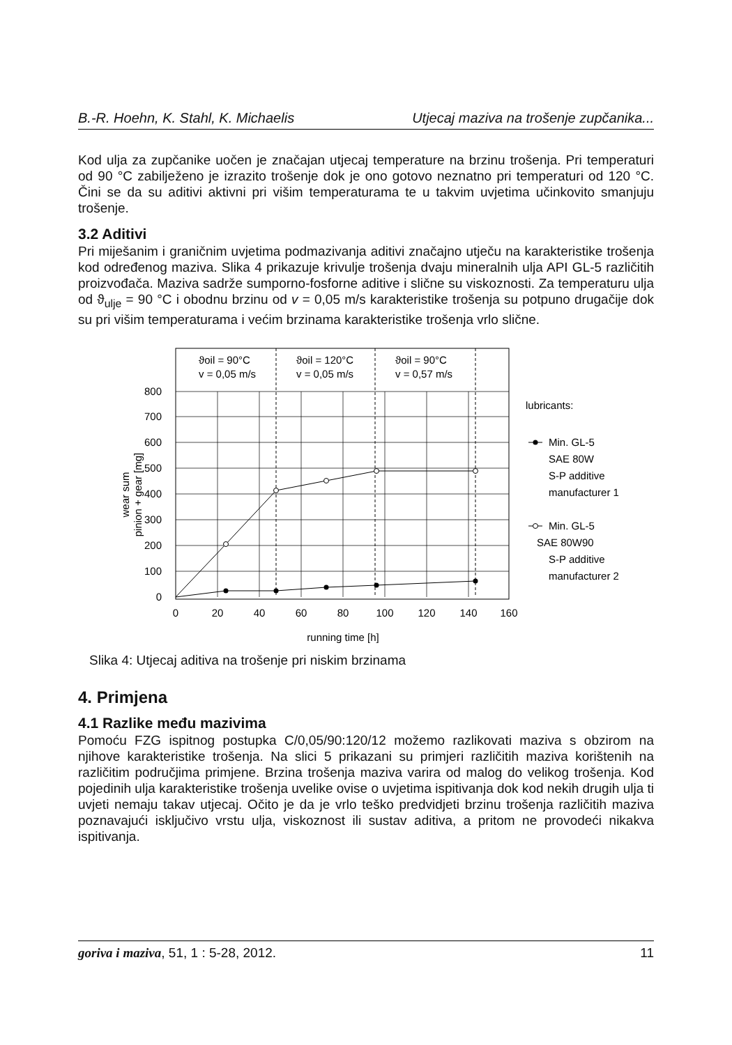B.-R. Hoehn, K. Stahl, K. Michaelis Utjecaj maziva na trošenje zupčanika...
Kod ulja za zupčanike uočen je značajan utjecaj temperature na brzinu trošenja. Pri temperaturi od 90 °C zabilježeno je izrazito trošenje dok je ono gotovo neznatno pri temperaturi od 120 °C. Čini se da su aditivi aktivni pri višim temperaturama te u takvim uvjetima učinkovito smanjuju trošenje.
3.2 Aditivi
Pri miješanim i graničnim uvjetima podmazivanja aditivi značajno utječu na karakteristike trošenja kod određenog maziva. Slika 4 prikazuje krivulje trošenja dvaju mineralnih ulja API GL-5 različitih proizvođača. Maziva sadrže sumporno-fosforne aditive i slične su viskoznosti. Za temperaturu ulja od ϑ<sub>ulje</sub> = 90 °C i obodnu brzinu od v = 0,05 m/s karakteristike trošenja su potpuno drugačije dok su pri višim temperaturama i većim brzinama karakteristike trošenja vrlo slične.
ϑoil = 90°C
v = 0,05 m/s
ϑoil = 120°C
v = 0,05 m/s
ϑoil = 90°C
v = 0,57 m/s
800
700
600
500
400
300
200
100
0
0
20
40
60
80
100
120
140
160
running time [h]
wear sum
pinion + gear [mg]
lubricants:
Min. GL-5
SAE 80W
S-P additive
manufacturer 1
Min. GL-5
SAE 80W90
S-P additive
manufacturer 2
Slika 4: Utjecaj aditiva na trošenje pri niskim brzinama
4. Primjena
4.1 Razlike među mazivima
Pomoću FZG ispitnog postupka C/0,05/90:120/12 možemo razlikovati maziva s obzirom na njihove karakteristike trošenja. Na slici 5 prikazani su primjeri različitih maziva korištenih na različitim područjima primjene. Brzina trošenja maziva varira od malog do velikog trošenja. Kod pojedinih ulja karakteristike trošenja uvelike ovise o uvjetima ispitivanja dok kod nekih drugih ulja ti uvjeti nemaju takav utjecaj. Očito je da je vrlo teško predvidjeti brzinu trošenja različitih maziva poznavajući isključivo vrstu ulja, viskoznost ili sustav aditiva, a pritom ne provodeći nikakva ispitivanja.
goriva i maziva, 51, 1 : 5-28, 2012. 11